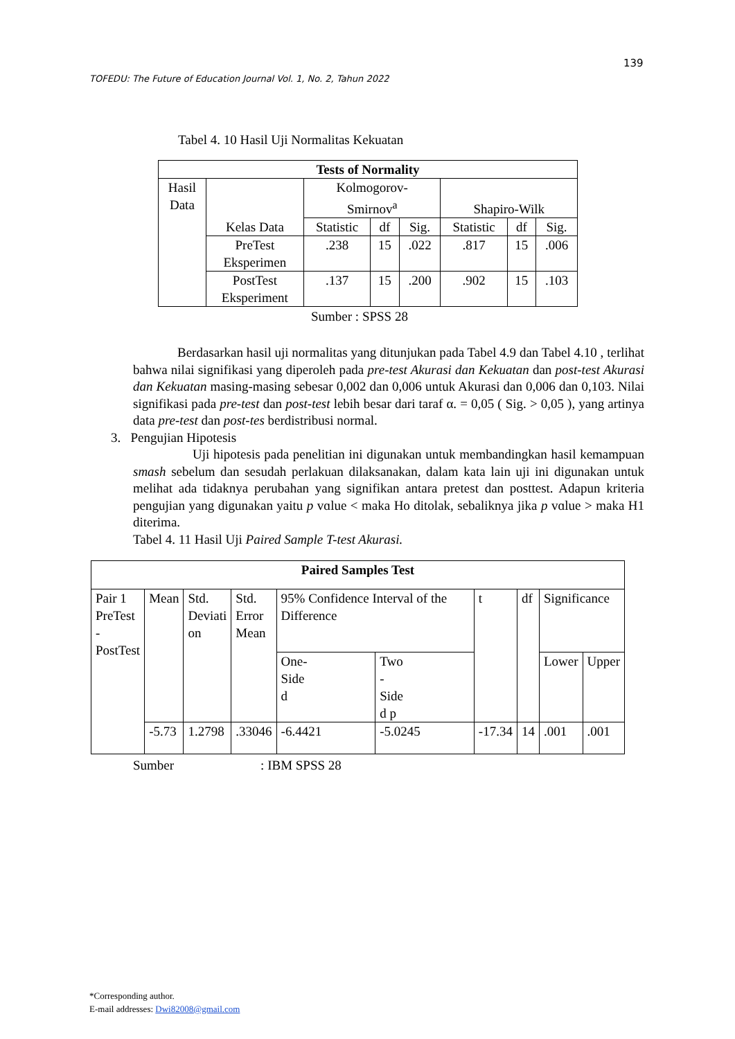139
TOFEDU: The Future of Education Journal Vol. 1, No. 2, Tahun 2022
Tabel 4. 10 Hasil Uji Normalitas Kekuatan
| Tests of Normality | | | | | | | |
| --- | --- | --- | --- | --- | --- | --- | --- |
| Hasil Data | Kelas Data | Kolmogorov- Smirnov<sup>a</sup> | | | Shapiro-Wilk | | |
| | | Statistic | df | Sig. | Statistic | df | Sig. |
| | PreTest Eksperimen | .238 | 15 | .022 | .817 | 15 | .006 |
| | PostTest Eksperiment | .137 | 15 | .200 | .902 | 15 | .103 |
Sumber : SPSS 28
Berdasarkan hasil uji normalitas yang ditunjukan pada Tabel 4.9 dan Tabel 4.10 , terlihat bahwa nilai signifikasi yang diperoleh pada pre-test Akurasi dan Kekuatan dan post-test Akurasi dan Kekuatan masing-masing sebesar 0,002 dan 0,006 untuk Akurasi dan 0,006 dan 0,103. Nilai signifikasi pada pre-test dan post-test lebih besar dari taraf α. = 0,05 ( Sig. > 0,05 ), yang artinya data pre-test dan post-tes berdistribusi normal.
3. Pengujian Hipotesis
Uji hipotesis pada penelitian ini digunakan untuk membandingkan hasil kemampuan smash sebelum dan sesudah perlakuan dilaksanakan, dalam kata lain uji ini digunakan untuk melihat ada tidaknya perubahan yang signifikan antara pretest dan posttest. Adapun kriteria pengujian yang digunakan yaitu p vɑlue < maka Ho ditolak, sebaliknya jika p vɑlue > maka H1 diterima.
Tabel 4. 11 Hasil Uji Paired Sample T-test Akurasi.
| Paired Samples Test | | | | | | | | | |
| --- | --- | --- | --- | --- | --- | --- | --- | --- | --- |
| Pair 1 PreTest - PostTest | Mean | Std. Deviati on | Std. Error Mean | 95% Confidence Interval of the Difference | | t | df | Significance | |
| | | | | | | | | One- Side d | Two - Side d p |
| | | | | Lower | Upper | | | | |
| | -5.73 | 1.2798 | .33046 | -6.4421 | -5.0245 | -17.34 | 14 | .001 | .001 |
Sumber : IBM SPSS 28
*Corresponding author.
E-mail addresses: Dwi82008@gmail.com